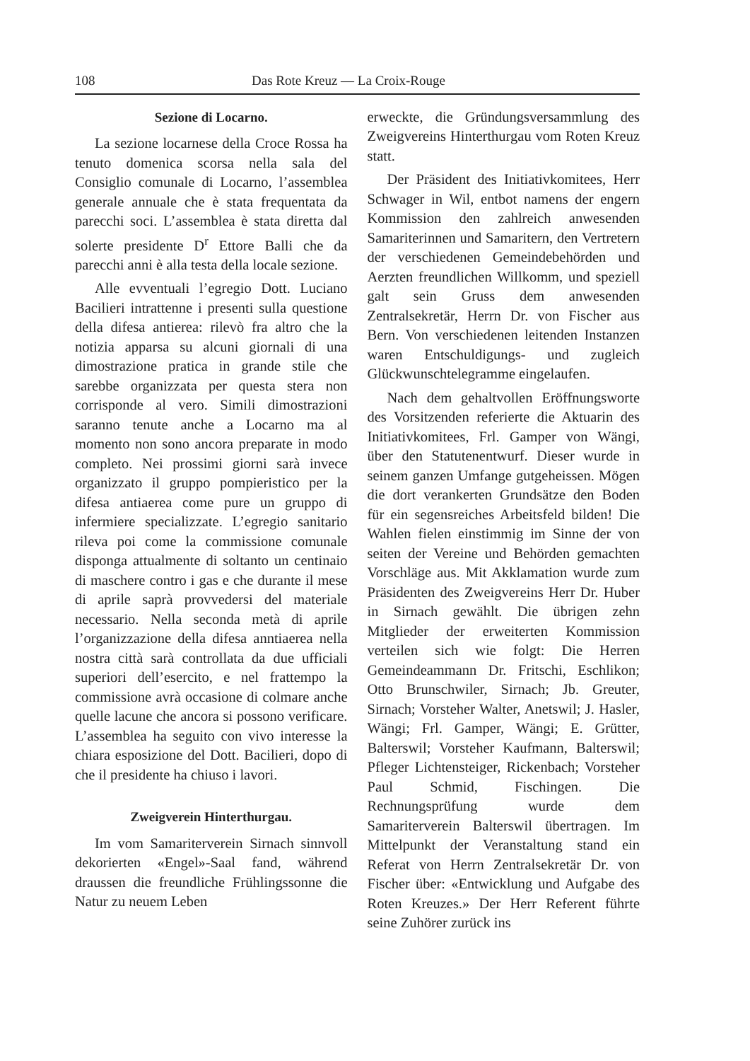108 Das Rote Kreuz — La Croix-Rouge
Sezione di Locarno.
La sezione locarnese della Croce Rossa ha tenuto domenica scorsa nella sala del Consiglio comunale di Locarno, l’assemblea generale annuale che è stata frequentata da parecchi soci. L’assemblea è stata diretta dal solerte presidente D<sup>r</sup> Ettore Balli che da parecchi anni è alla testa della locale sezione.
Alle evventuali l’egregio Dott. Luciano Bacilieri intrattenne i presenti sulla questione della difesa antierea: rilevò fra altro che la notizia apparsa su alcuni giornali di una dimostrazione pratica in grande stile che sarebbe organizzata per questa stera non corrisponde al vero. Simili dimostrazioni saranno tenute anche a Locarno ma al momento non sono ancora preparate in modo completo. Nei prossimi giorni sarà invece organizzato il gruppo pompieristico per la difesa antiaerea come pure un gruppo di infermiere specializzate. L’egregio sanitario rileva poi come la commissione comunale disponga attualmente di soltanto un centinaio di maschere contro i gas e che durante il mese di aprile saprà provvedersi del materiale necessario. Nella seconda metà di aprile l’organizzazione della difesa anntiaerea nella nostra città sarà controllata da due ufficiali superiori dell’esercito, e nel frattempo la commissione avrà occasione di colmare anche quelle lacune che ancora si possono verificare. L’assemblea ha seguito con vivo interesse la chiara esposizione del Dott. Bacilieri, dopo di che il presidente ha chiuso i lavori.
Zweigverein Hinterthurgau.
Im vom Samariterverein Sirnach sinnvoll dekorierten «Engel»-Saal fand, während draussen die freundliche Frühlingssonne die Natur zu neuem Leben
erweckte, die Gründungsversammlung des Zweigvereins Hinterthurgau vom Roten Kreuz statt.
Der Präsident des Initiativkomitees, Herr Schwager in Wil, entbot namens der engern Kommission den zahlreich anwesenden Samariterinnen und Samaritern, den Vertretern der verschiedenen Gemeindebehörden und Aerzten freundlichen Willkomm, und speziell galt sein Gruss dem anwesenden Zentralsekretär, Herrn Dr. von Fischer aus Bern. Von verschiedenen leitenden Instanzen waren Entschuldigungs- und zugleich Glückwunschtelegramme eingelaufen.
Nach dem gehaltvollen Eröffnungsworte des Vorsitzenden referierte die Aktuarin des Initiativkomitees, Frl. Gamper von Wängi, über den Statutenentwurf. Dieser wurde in seinem ganzen Umfange gutgeheissen. Mögen die dort verankerten Grundsätze den Boden für ein segensreiches Arbeitsfeld bilden! Die Wahlen fielen einstimmig im Sinne der von seiten der Vereine und Behörden gemachten Vorschläge aus. Mit Akklamation wurde zum Präsidenten des Zweigvereins Herr Dr. Huber in Sirnach gewählt. Die übrigen zehn Mitglieder der erweiterten Kommission verteilen sich wie folgt: Die Herren Gemeindeammann Dr. Fritschi, Eschlikon; Otto Brunschwiler, Sirnach; Jb. Greuter, Sirnach; Vorsteher Walter, Anetswil; J. Hasler, Wängi; Frl. Gamper, Wängi; E. Grütter, Balterswil; Vorsteher Kaufmann, Balterswil; Pfleger Lichtensteiger, Rickenbach; Vorsteher Paul Schmid, Fischingen. Die Rechnungsprüfung wurde dem Samariterverein Balterswil übertragen. Im Mittelpunkt der Veranstaltung stand ein Referat von Herrn Zentralsekretär Dr. von Fischer über: «Entwicklung und Aufgabe des Roten Kreuzes.» Der Herr Referent führte seine Zuhörer zurück ins